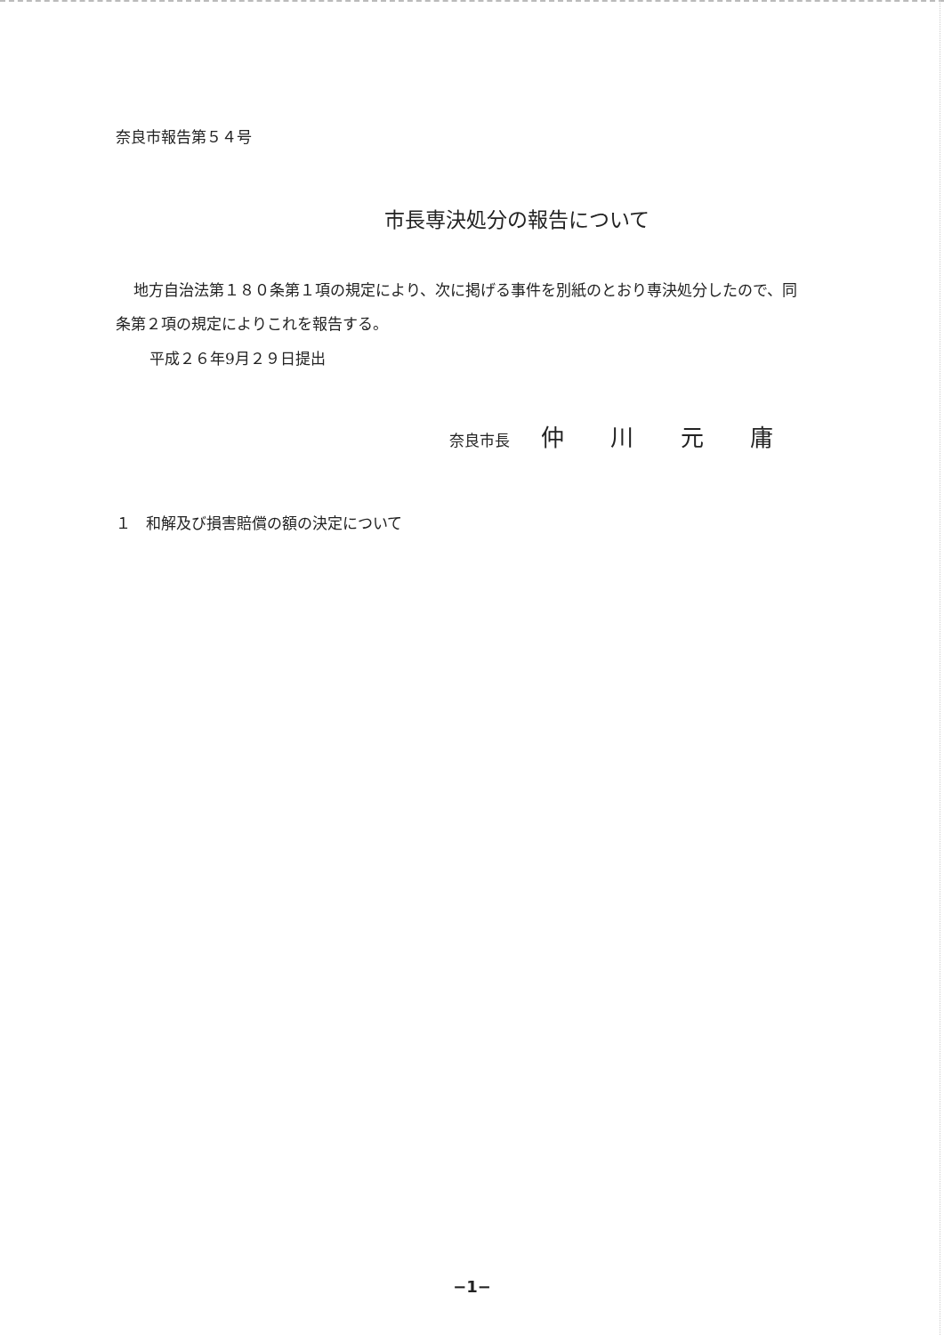奈良市報告第５４号
市長専決処分の報告について
地方自治法第１８０条第１項の規定により、次に掲げる事件を別紙のとおり専決処分したので、同条第２項の規定によりこれを報告する。
平成２６年9月２９日提出
奈良市長 仲 川 元 庸
１　和解及び損害賠償の額の決定について
−1−